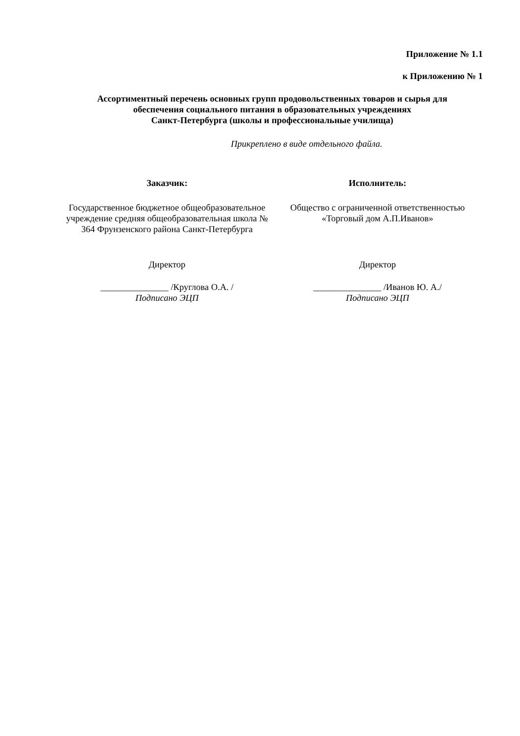Приложение № 1.1
к Приложению № 1
Ассортиментный перечень основных групп продовольственных товаров и сырья для
обеспечения социального питания в образовательных учреждениях
Санкт-Петербурга (школы и профессиональные училища)
Прикреплено в виде отдельного файла.
Заказчик:
Государственное бюджетное общеобразовательное учреждение средняя общеобразовательная школа № 364 Фрунзенского района Санкт-Петербурга
Директор
_______________ /Круглова О.А. /
Подписано ЭЦП
Исполнитель:
Общество с ограниченной ответственностью «Торговый дом А.П.Иванов»
Директор
_______________ /Иванов Ю. А./
Подписано ЭЦП